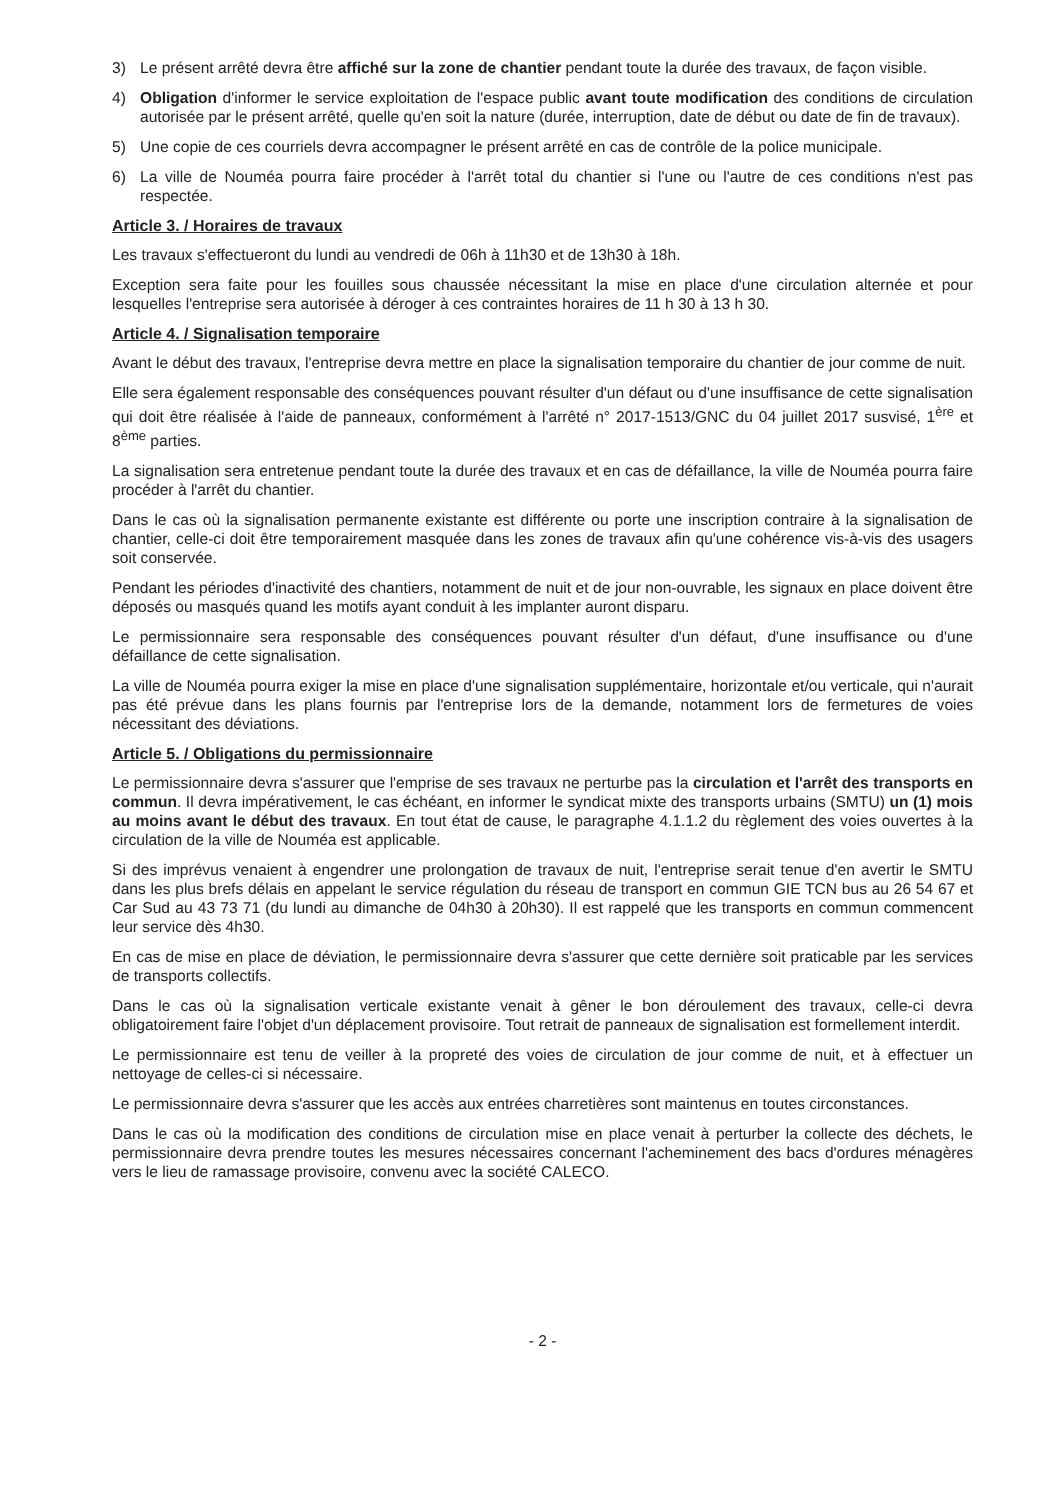3) Le présent arrêté devra être affiché sur la zone de chantier pendant toute la durée des travaux, de façon visible.
4) Obligation d'informer le service exploitation de l'espace public avant toute modification des conditions de circulation autorisée par le présent arrêté, quelle qu'en soit la nature (durée, interruption, date de début ou date de fin de travaux).
5) Une copie de ces courriels devra accompagner le présent arrêté en cas de contrôle de la police municipale.
6) La ville de Nouméa pourra faire procéder à l'arrêt total du chantier si l'une ou l'autre de ces conditions n'est pas respectée.
Article 3. / Horaires de travaux
Les travaux s'effectueront du lundi au vendredi de 06h à 11h30 et de 13h30 à 18h.
Exception sera faite pour les fouilles sous chaussée nécessitant la mise en place d'une circulation alternée et pour lesquelles l'entreprise sera autorisée à déroger à ces contraintes horaires de 11 h 30 à 13 h 30.
Article 4. / Signalisation temporaire
Avant le début des travaux, l'entreprise devra mettre en place la signalisation temporaire du chantier de jour comme de nuit.
Elle sera également responsable des conséquences pouvant résulter d'un défaut ou d'une insuffisance de cette signalisation qui doit être réalisée à l'aide de panneaux, conformément à l'arrêté n° 2017-1513/GNC du 04 juillet 2017 susvisé, 1<sup>ère</sup> et 8<sup>ème</sup> parties.
La signalisation sera entretenue pendant toute la durée des travaux et en cas de défaillance, la ville de Nouméa pourra faire procéder à l'arrêt du chantier.
Dans le cas où la signalisation permanente existante est différente ou porte une inscription contraire à la signalisation de chantier, celle-ci doit être temporairement masquée dans les zones de travaux afin qu'une cohérence vis-à-vis des usagers soit conservée.
Pendant les périodes d'inactivité des chantiers, notamment de nuit et de jour non-ouvrable, les signaux en place doivent être déposés ou masqués quand les motifs ayant conduit à les implanter auront disparu.
Le permissionnaire sera responsable des conséquences pouvant résulter d'un défaut, d'une insuffisance ou d'une défaillance de cette signalisation.
La ville de Nouméa pourra exiger la mise en place d'une signalisation supplémentaire, horizontale et/ou verticale, qui n'aurait pas été prévue dans les plans fournis par l'entreprise lors de la demande, notamment lors de fermetures de voies nécessitant des déviations.
Article 5. / Obligations du permissionnaire
Le permissionnaire devra s'assurer que l'emprise de ses travaux ne perturbe pas la circulation et l'arrêt des transports en commun. Il devra impérativement, le cas échéant, en informer le syndicat mixte des transports urbains (SMTU) un (1) mois au moins avant le début des travaux. En tout état de cause, le paragraphe 4.1.1.2 du règlement des voies ouvertes à la circulation de la ville de Nouméa est applicable.
Si des imprévus venaient à engendrer une prolongation de travaux de nuit, l'entreprise serait tenue d'en avertir le SMTU dans les plus brefs délais en appelant le service régulation du réseau de transport en commun GIE TCN bus au 26 54 67 et Car Sud au 43 73 71 (du lundi au dimanche de 04h30 à 20h30). Il est rappelé que les transports en commun commencent leur service dès 4h30.
En cas de mise en place de déviation, le permissionnaire devra s'assurer que cette dernière soit praticable par les services de transports collectifs.
Dans le cas où la signalisation verticale existante venait à gêner le bon déroulement des travaux, celle-ci devra obligatoirement faire l'objet d'un déplacement provisoire. Tout retrait de panneaux de signalisation est formellement interdit.
Le permissionnaire est tenu de veiller à la propreté des voies de circulation de jour comme de nuit, et à effectuer un nettoyage de celles-ci si nécessaire.
Le permissionnaire devra s'assurer que les accès aux entrées charretières sont maintenus en toutes circonstances.
Dans le cas où la modification des conditions de circulation mise en place venait à perturber la collecte des déchets, le permissionnaire devra prendre toutes les mesures nécessaires concernant l'acheminement des bacs d'ordures ménagères vers le lieu de ramassage provisoire, convenu avec la société CALECO.
- 2 -